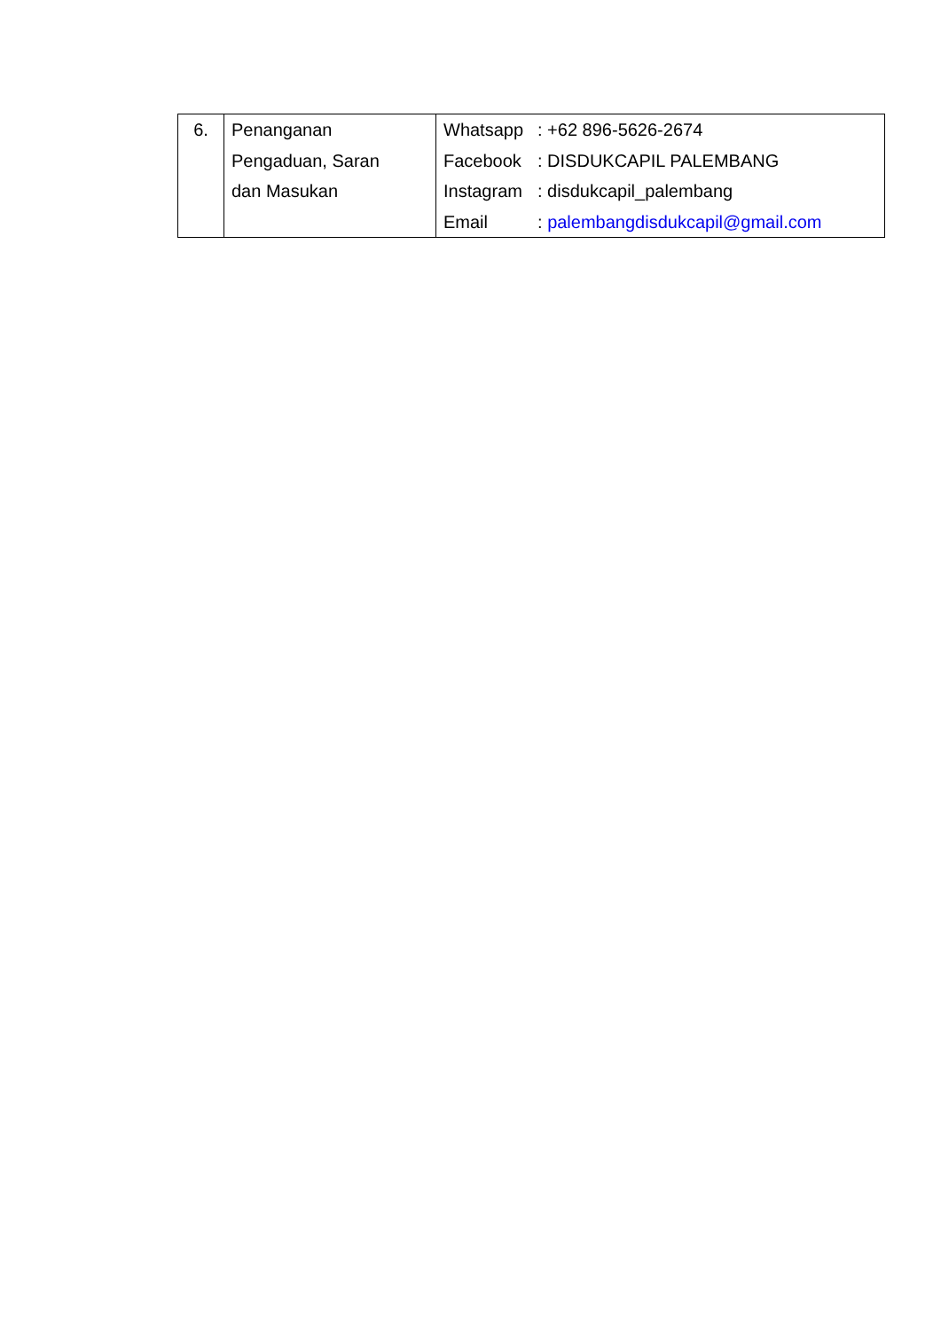| 6. | Penanganan Pengaduan, Saran dan Masukan | / Whatsapp / : +62 896-5626-2674 / / Facebook / : DISDUKCAPIL PALEMBANG / / Instagram / : disdukcapil_palembang / / Email / : palembangdisdukcapil@gmail.com / |